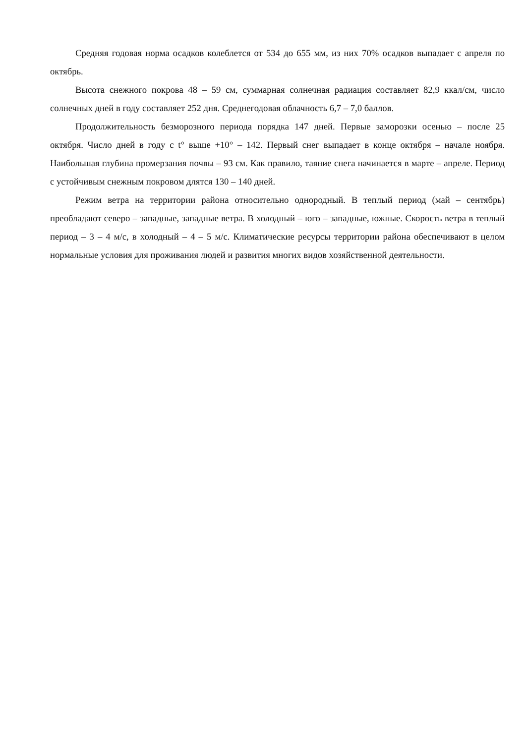Средняя годовая норма осадков колеблется от 534 до 655 мм, из них 70% осадков выпадает с апреля по октябрь.
Высота снежного покрова 48 – 59 см, суммарная солнечная радиация составляет 82,9 ккал/см, число солнечных дней в году составляет 252 дня. Среднегодовая облачность 6,7 – 7,0 баллов.
Продолжительность безморозного периода порядка 147 дней. Первые заморозки осенью – после 25 октября. Число дней в году с t° выше +10° – 142. Первый снег выпадает в конце октября – начале ноября. Наибольшая глубина промерзания почвы – 93 см. Как правило, таяние снега начинается в марте – апреле. Период с устойчивым снежным покровом длятся 130 – 140 дней.
Режим ветра на территории района относительно однородный. В теплый период (май – сентябрь) преобладают северо – западные, западные ветра. В холодный – юго – западные, южные. Скорость ветра в теплый период – 3 – 4 м/с, в холодный – 4 – 5 м/с. Климатические ресурсы территории района обеспечивают в целом нормальные условия для проживания людей и развития многих видов хозяйственной деятельности.